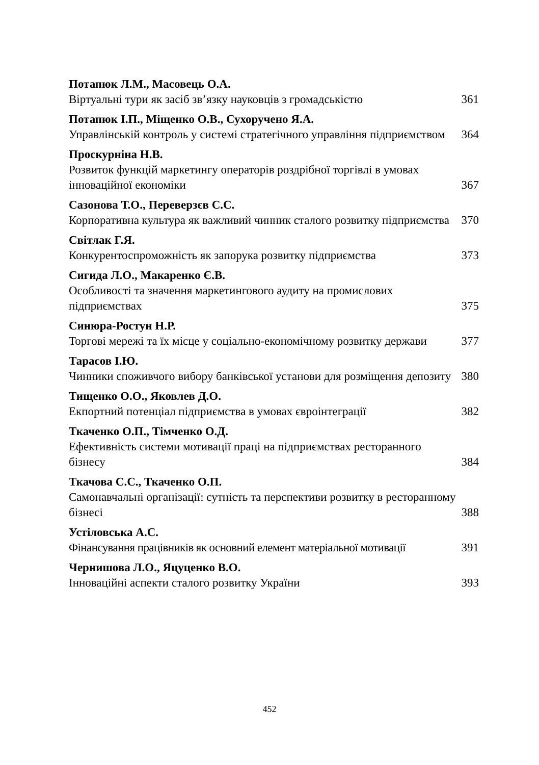Потапюк Л.М., Масовець О.А.
Віртуальні тури як засіб зв’язку науковців з громадськістю 361
Потапюк І.П., Міщенко О.В., Сухоручено Я.А.
Управлінській контроль у системі стратегічного управління підприємством 364
Проскурніна Н.В.
Розвиток функцій маркетингу операторів роздрібної торгівлі в умовах інноваційної економіки 367
Сазонова Т.О., Переверзєв С.С.
Корпоративна культура як важливий чинник сталого розвитку підприємства 370
Світлак Г.Я.
Конкурентоспроможність як запорука розвитку підприємства 373
Сигида Л.О., Макаренко Є.В.
Особливості та значення маркетингового аудиту на промислових підприємствах 375
Синюра-Ростун Н.Р.
Торгові мережі та їх місце у соціально-економічному розвитку держави 377
Тарасов І.Ю.
Чинники споживчого вибору банківської установи для розміщення депозиту 380
Тищенко О.О., Яковлев Д.О.
Екпортний потенціал підприємства в умовах євроінтеграції 382
Ткаченко О.П., Тімченко О.Д.
Ефективність системи мотивації праці на підприємствах ресторанного бізнесу 384
Ткачова С.С., Ткаченко О.П.
Самонавчальні організації: сутність та перспективи розвитку в ресторанному бізнесі 388
Устіловська А.С.
Фінансування працівників як основний елемент матеріальної мотивації 391
Чернишова Л.О., Яцуценко В.О.
Інноваційні аспекти сталого розвитку України 393
452